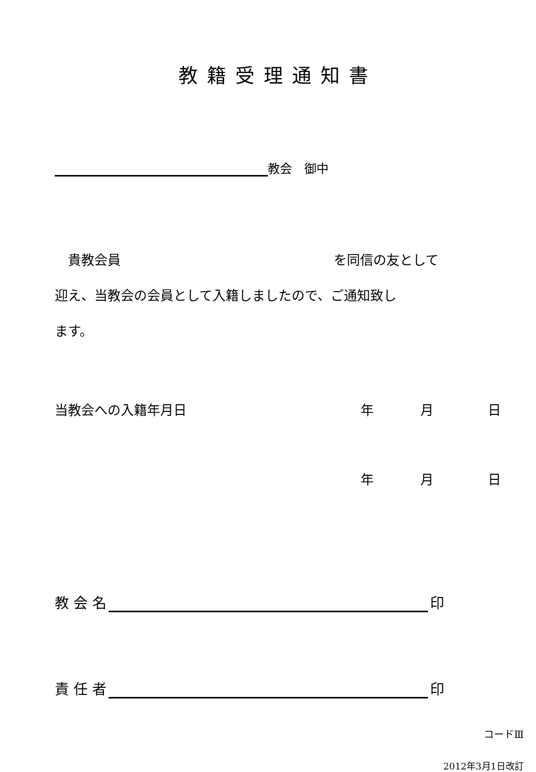教籍受理通知書
教会　御中
　貴教会員 を同信の友として
迎え、当教会の会員として入籍しましたので、ご通知致し
ます。
当教会への入籍年月日 年月日
年月日
教 会 名 印
責 任 者 印
コードⅢ
2012年3月1日改訂